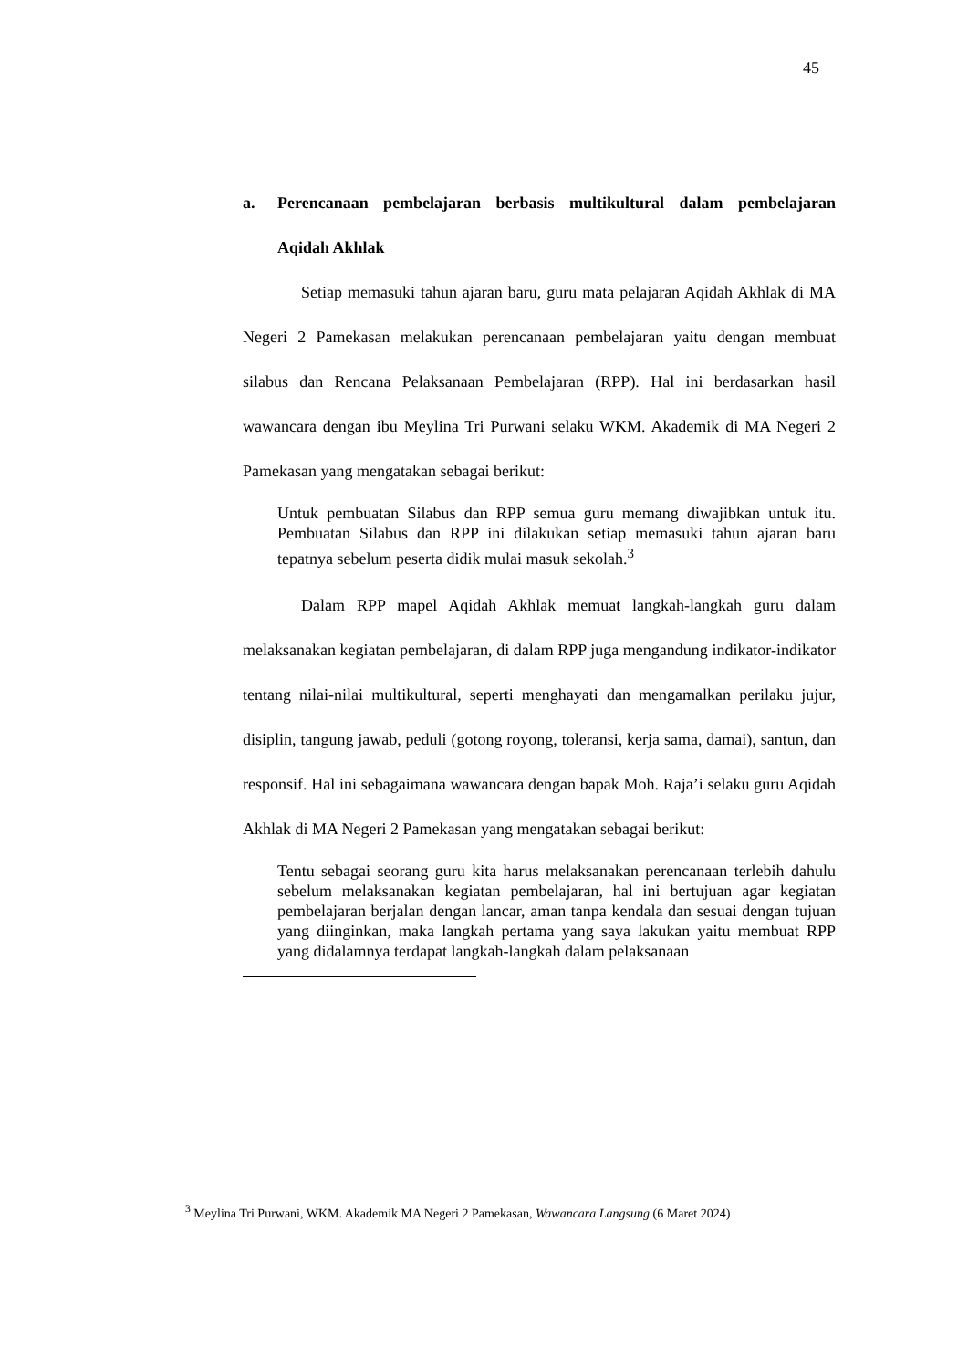45
a. Perencanaan pembelajaran berbasis multikultural dalam pembelajaran Aqidah Akhlak
Setiap memasuki tahun ajaran baru, guru mata pelajaran Aqidah Akhlak di MA Negeri 2 Pamekasan melakukan perencanaan pembelajaran yaitu dengan membuat silabus dan Rencana Pelaksanaan Pembelajaran (RPP). Hal ini berdasarkan hasil wawancara dengan ibu Meylina Tri Purwani selaku WKM. Akademik di MA Negeri 2 Pamekasan yang mengatakan sebagai berikut:
Untuk pembuatan Silabus dan RPP semua guru memang diwajibkan untuk itu. Pembuatan Silabus dan RPP ini dilakukan setiap memasuki tahun ajaran baru tepatnya sebelum peserta didik mulai masuk sekolah.<sup>3</sup>
Dalam RPP mapel Aqidah Akhlak memuat langkah-langkah guru dalam melaksanakan kegiatan pembelajaran, di dalam RPP juga mengandung indikator-indikator tentang nilai-nilai multikultural, seperti menghayati dan mengamalkan perilaku jujur, disiplin, tangung jawab, peduli (gotong royong, toleransi, kerja sama, damai), santun, dan responsif. Hal ini sebagaimana wawancara dengan bapak Moh. Raja’i selaku guru Aqidah Akhlak di MA Negeri 2 Pamekasan yang mengatakan sebagai berikut:
Tentu sebagai seorang guru kita harus melaksanakan perencanaan terlebih dahulu sebelum melaksanakan kegiatan pembelajaran, hal ini bertujuan agar kegiatan pembelajaran berjalan dengan lancar, aman tanpa kendala dan sesuai dengan tujuan yang diinginkan, maka langkah pertama yang saya lakukan yaitu membuat RPP yang didalamnya terdapat langkah-langkah dalam pelaksanaan
<sup>3</sup> Meylina Tri Purwani, WKM. Akademik MA Negeri 2 Pamekasan, Wawancara Langsung (6 Maret 2024)